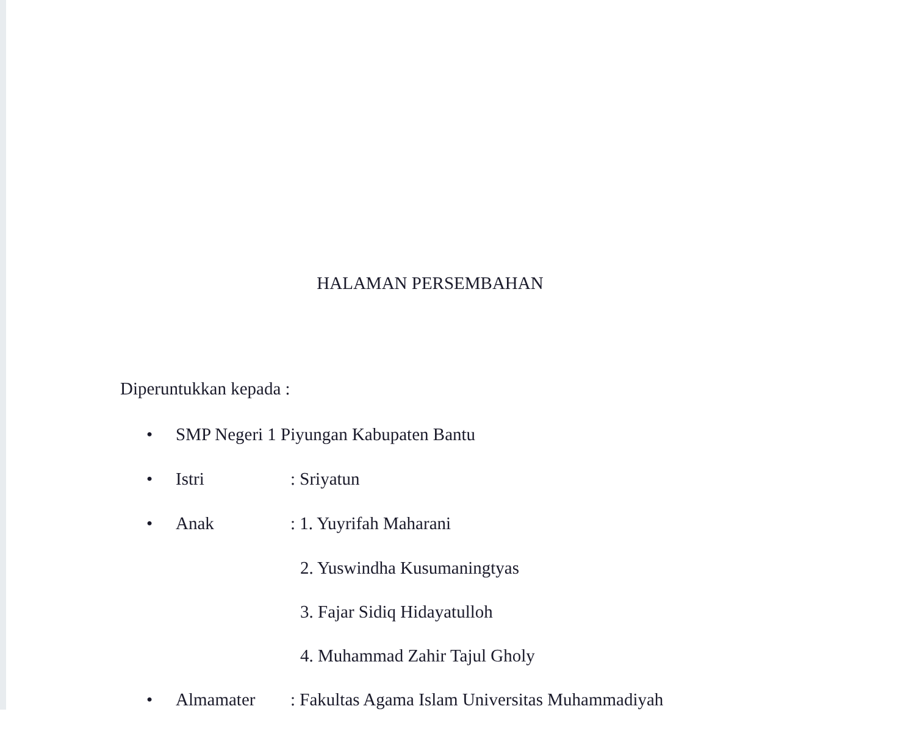HALAMAN PERSEMBAHAN
Diperuntukkan kepada :
• SMP Negeri 1 Piyungan Kabupaten Bantu
• Istri: Sriyatun
• Anak: 1. Yuyrifah Maharani
2. Yuswindha Kusumaningtyas
3. Fajar Sidiq Hidayatulloh
4. Muhammad Zahir Tajul Gholy
• Almamater: Fakultas Agama Islam Universitas Muhammadiyah